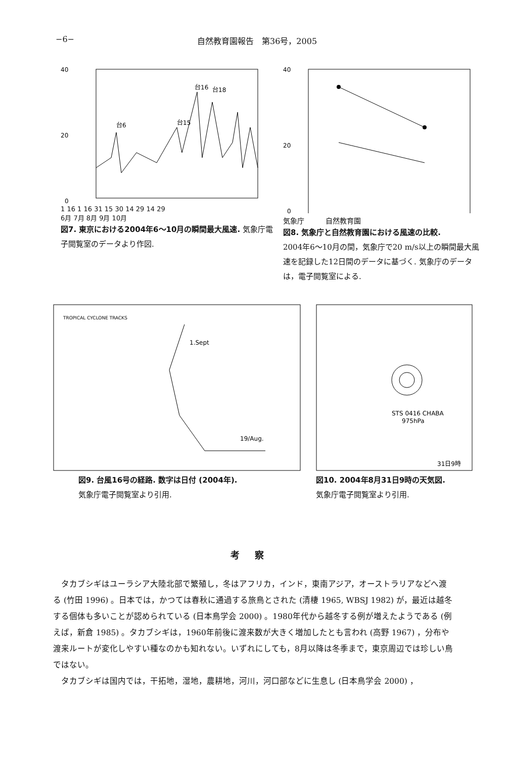−6− 自然教育園報告　第36号，2005
40
20
0
台6
台15
台16
台18
1 16 1 16 31 15 30 14 29 14 29
6月 7月 8月 9月 10月
図7. 東京における2004年6〜10月の瞬間最大風速. 気象庁電子閲覧室のデータより作図.
40
20
0
気象庁　　　自然教育園
図8. 気象庁と自然教育園における風速の比較.
2004年6〜10月の間，気象庁で20 m/s以上の瞬間最大風速を記録した12日間のデータに基づく. 気象庁のデータは，電子閲覧室による.
TROPICAL CYCLONE TRACKS
1.Sept
19/Aug.
図9. 台風16号の経路. 数字は日付 (2004年).
気象庁電子閲覧室より引用.
STS 0416 CHABA
975hPa
31日9時
図10. 2004年8月31日9時の天気図.
気象庁電子閲覧室より引用.
考察
タカブシギはユーラシア大陸北部で繁殖し，冬はアフリカ，インド，東南アジア，オーストラリアなどへ渡る (竹田 1996) 。日本では，かつては春秋に通過する旅鳥とされた (清棲 1965, WBSJ 1982) が，最近は越冬する個体も多いことが認められている (日本鳥学会 2000) 。1980年代から越冬する例が増えたようである (例えば，新倉 1985) 。タカブシギは，1960年前後に渡来数が大きく増加したとも言われ (高野 1967) ，分布や渡来ルートが変化しやすい種なのかも知れない。いずれにしても，8月以降は冬季まで，東京周辺では珍しい鳥ではない。
タカブシギは国内では，干拓地，湿地，農耕地，河川，河口部などに生息し (日本鳥学会 2000) ，